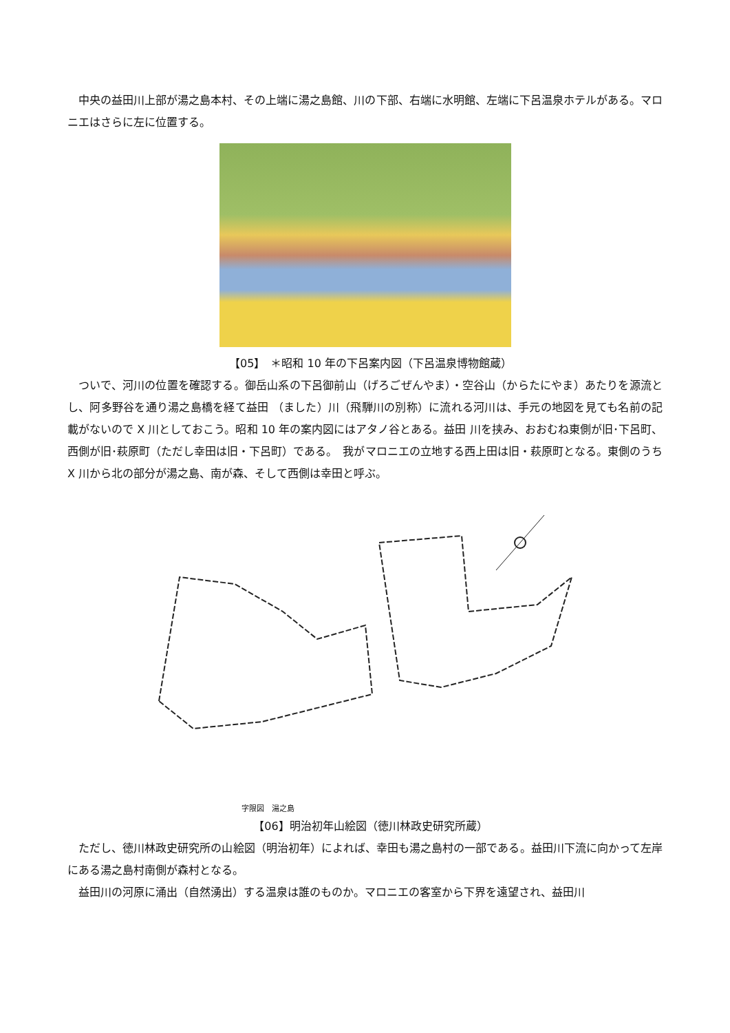中央の益田川上部が湯之島本村、その上端に湯之島館、川の下部、右端に水明館、左端に下呂温泉ホテルがある。マロニエはさらに左に位置する。
【05】　＊昭和 10 年の下呂案内図（下呂温泉博物館蔵）
ついで、河川の位置を確認する。御岳山系の下呂御前山（げろごぜんやま）・空谷山（からたにやま）あたりを源流とし、阿多野谷を通り湯之島橋を経て益田 （ました）川（飛騨川の別称）に流れる河川は、手元の地図を見ても名前の記載がないので X 川としておこう。昭和 10 年の案内図にはアタノ谷とある。益田 川を挟み、おおむね東側が旧･下呂町、西側が旧･萩原町（ただし幸田は旧・下呂町）である。　我がマロニエの立地する西上田は旧・萩原町となる。東側のうち X 川から北の部分が湯之島、南が森、そして西側は幸田と呼ぶ。
字限図　湯之島
【06】明治初年山絵図（徳川林政史研究所蔵）
ただし、徳川林政史研究所の山絵図（明治初年）によれば、幸田も湯之島村の一部である。益田川下流に向かって左岸にある湯之島村南側が森村となる。
益田川の河原に涌出（自然湧出）する温泉は誰のものか。マロニエの客室から下界を遠望され、益田川